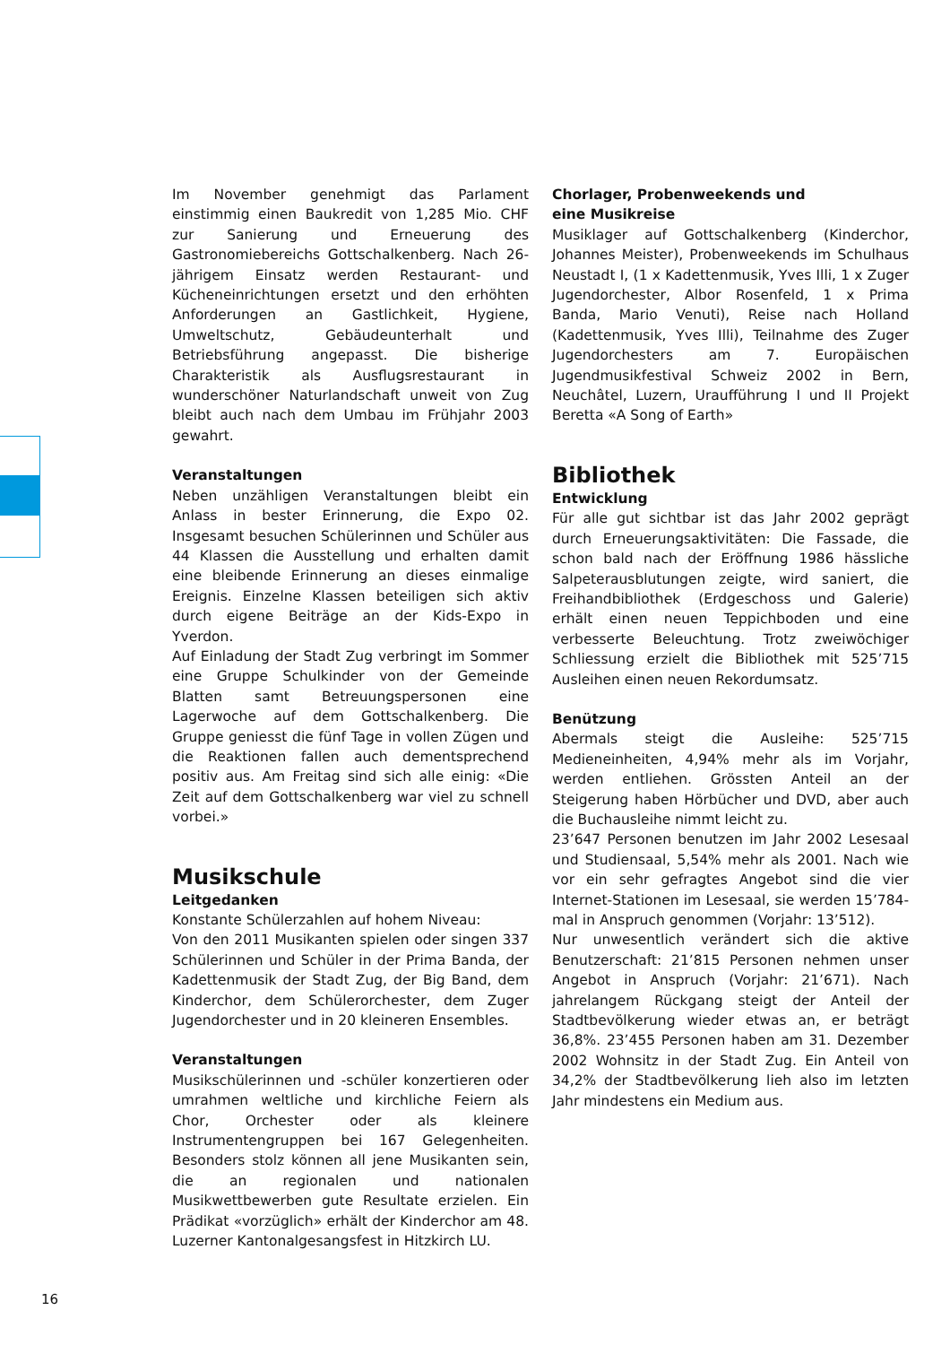Im November genehmigt das Parlament einstimmig einen Baukredit von 1,285 Mio. CHF zur Sanierung und Erneuerung des Gastronomiebereichs Gottschalkenberg. Nach 26-jährigem Einsatz werden Restaurant- und Kücheneinrichtungen ersetzt und den erhöhten Anforderungen an Gastlichkeit, Hygiene, Umweltschutz, Gebäudeunterhalt und Betriebsführung angepasst. Die bisherige Charakteristik als Ausflugsrestaurant in wunderschöner Naturlandschaft unweit von Zug bleibt auch nach dem Umbau im Frühjahr 2003 gewahrt.
Veranstaltungen
Neben unzähligen Veranstaltungen bleibt ein Anlass in bester Erinnerung, die Expo 02. Insgesamt besuchen Schülerinnen und Schüler aus 44 Klassen die Ausstellung und erhalten damit eine bleibende Erinnerung an dieses einmalige Ereignis. Einzelne Klassen beteiligen sich aktiv durch eigene Beiträge an der Kids-Expo in Yverdon.
Auf Einladung der Stadt Zug verbringt im Sommer eine Gruppe Schulkinder von der Gemeinde Blatten samt Betreuungspersonen eine Lagerwoche auf dem Gottschalkenberg. Die Gruppe geniesst die fünf Tage in vollen Zügen und die Reaktionen fallen auch dementsprechend positiv aus. Am Freitag sind sich alle einig: «Die Zeit auf dem Gottschalkenberg war viel zu schnell vorbei.»
Musikschule
Leitgedanken
Konstante Schülerzahlen auf hohem Niveau:
Von den 2011 Musikanten spielen oder singen 337 Schülerinnen und Schüler in der Prima Banda, der Kadettenmusik der Stadt Zug, der Big Band, dem Kinderchor, dem Schülerorchester, dem Zuger Jugendorchester und in 20 kleineren Ensembles.
Veranstaltungen
Musikschülerinnen und -schüler konzertieren oder umrahmen weltliche und kirchliche Feiern als Chor, Orchester oder als kleinere Instrumentengruppen bei 167 Gelegenheiten. Besonders stolz können all jene Musikanten sein, die an regionalen und nationalen Musikwettbewerben gute Resultate erzielen. Ein Prädikat «vorzüglich» erhält der Kinderchor am 48. Luzerner Kantonalgesangsfest in Hitzkirch LU.
Chorlager, Probenweekends und
eine Musikreise
Musiklager auf Gottschalkenberg (Kinderchor, Johannes Meister), Probenweekends im Schulhaus Neustadt I, (1 x Kadettenmusik, Yves Illi, 1 x Zuger Jugendorchester, Albor Rosenfeld, 1 x Prima Banda, Mario Venuti), Reise nach Holland (Kadettenmusik, Yves Illi), Teilnahme des Zuger Jugendorchesters am 7. Europäischen Jugendmusikfestival Schweiz 2002 in Bern, Neuchâtel, Luzern, Uraufführung I und II Projekt Beretta «A Song of Earth»
Bibliothek
Entwicklung
Für alle gut sichtbar ist das Jahr 2002 geprägt durch Erneuerungsaktivitäten: Die Fassade, die schon bald nach der Eröffnung 1986 hässliche Salpeterausblutungen zeigte, wird saniert, die Freihandbibliothek (Erdgeschoss und Galerie) erhält einen neuen Teppichboden und eine verbesserte Beleuchtung. Trotz zweiwöchiger Schliessung erzielt die Bibliothek mit 525’715 Ausleihen einen neuen Rekordumsatz.
Benützung
Abermals steigt die Ausleihe: 525’715 Medieneinheiten, 4,94% mehr als im Vorjahr, werden entliehen. Grössten Anteil an der Steigerung haben Hörbücher und DVD, aber auch die Buchausleihe nimmt leicht zu.
23’647 Personen benutzen im Jahr 2002 Lesesaal und Studiensaal, 5,54% mehr als 2001. Nach wie vor ein sehr gefragtes Angebot sind die vier Internet-Stationen im Lesesaal, sie werden 15’784-mal in Anspruch genommen (Vorjahr: 13’512).
Nur unwesentlich verändert sich die aktive Benutzerschaft: 21’815 Personen nehmen unser Angebot in Anspruch (Vorjahr: 21’671). Nach jahrelangem Rückgang steigt der Anteil der Stadtbevölkerung wieder etwas an, er beträgt 36,8%. 23’455 Personen haben am 31. Dezember 2002 Wohnsitz in der Stadt Zug. Ein Anteil von 34,2% der Stadtbevölkerung lieh also im letzten Jahr mindestens ein Medium aus.
16